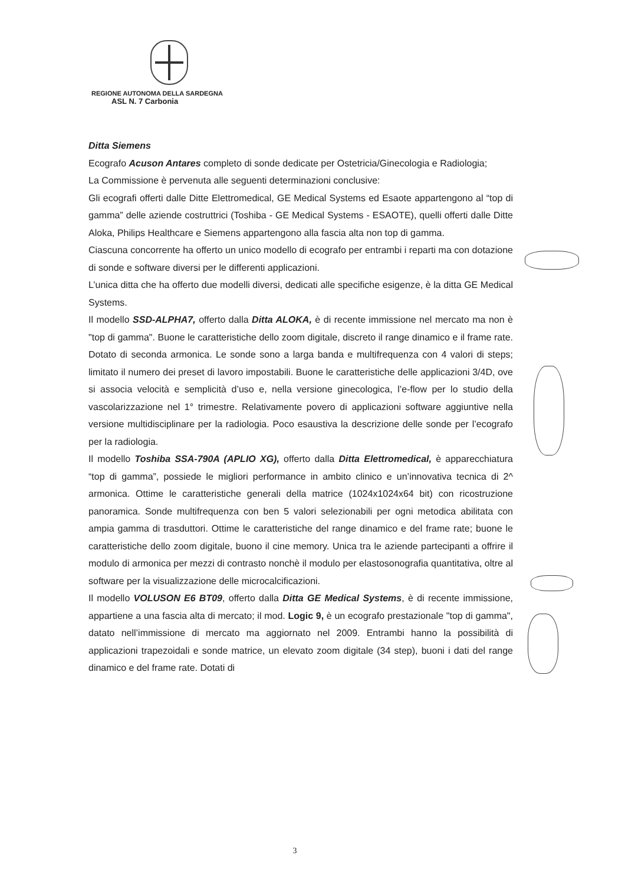REGIONE AUTONOMA DELLA SARDEGNA
ASL N. 7 Carbonia
Ditta Siemens
Ecografo Acuson Antares completo di sonde dedicate per Ostetricia/Ginecologia e Radiologia;
La Commissione è pervenuta alle seguenti determinazioni conclusive:
Gli ecografi offerti dalle Ditte Elettromedical, GE Medical Systems ed Esaote appartengono al “top di gamma” delle aziende costruttrici (Toshiba - GE Medical Systems - ESAOTE), quelli offerti dalle Ditte Aloka, Philips Healthcare e Siemens appartengono alla fascia alta non top di gamma.
Ciascuna concorrente ha offerto un unico modello di ecografo per entrambi i reparti ma con dotazione di sonde e software diversi per le differenti applicazioni.
L’unica ditta che ha offerto due modelli diversi, dedicati alle specifiche esigenze, è la ditta GE Medical Systems.
Il modello SSD-ALPHA7, offerto dalla Ditta ALOKA, è di recente immissione nel mercato ma non è "top di gamma". Buone le caratteristiche dello zoom digitale, discreto il range dinamico e il frame rate. Dotato di seconda armonica. Le sonde sono a larga banda e multifrequenza con 4 valori di steps; limitato il numero dei preset di lavoro impostabili. Buone le caratteristiche delle applicazioni 3/4D, ove si associa velocità e semplicità d’uso e, nella versione ginecologica, l’e-flow per lo studio della vascolarizzazione nel 1° trimestre. Relativamente povero di applicazioni software aggiuntive nella versione multidisciplinare per la radiologia. Poco esaustiva la descrizione delle sonde per l’ecografo per la radiologia.
Il modello Toshiba SSA-790A (APLIO XG), offerto dalla Ditta Elettromedical, è apparecchiatura “top di gamma”, possiede le migliori performance in ambito clinico e un’innovativa tecnica di 2^ armonica. Ottime le caratteristiche generali della matrice (1024x1024x64 bit) con ricostruzione panoramica. Sonde multifrequenza con ben 5 valori selezionabili per ogni metodica abilitata con ampia gamma di trasduttori. Ottime le caratteristiche del range dinamico e del frame rate; buone le caratteristiche dello zoom digitale, buono il cine memory. Unica tra le aziende partecipanti a offrire il modulo di armonica per mezzi di contrasto nonchè il modulo per elastosonografia quantitativa, oltre al software per la visualizzazione delle microcalcificazioni.
Il modello VOLUSON E6 BT09, offerto dalla Ditta GE Medical Systems, è di recente immissione, appartiene a una fascia alta di mercato; il mod. Logic 9, è un ecografo prestazionale "top di gamma", datato nell’immissione di mercato ma aggiornato nel 2009. Entrambi hanno la possibilità di applicazioni trapezoidali e sonde matrice, un elevato zoom digitale (34 step), buoni i dati del range dinamico e del frame rate. Dotati di
3